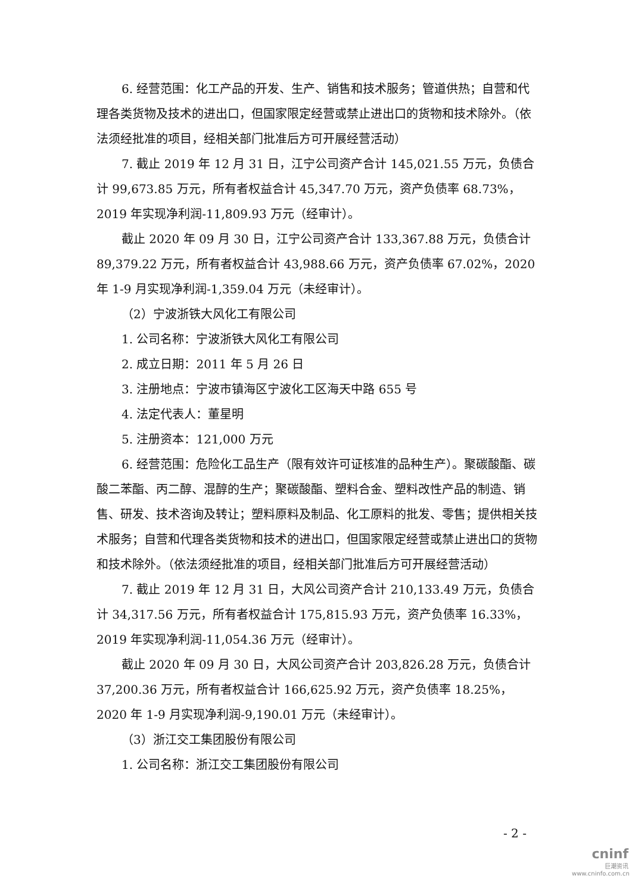6. 经营范围：化工产品的开发、生产、销售和技术服务；管道供热；自营和代理各类货物及技术的进出口，但国家限定经营或禁止进出口的货物和技术除外。（依法须经批准的项目，经相关部门批准后方可开展经营活动）
7. 截止 2019 年 12 月 31 日，江宁公司资产合计 145,021.55 万元，负债合计 99,673.85 万元，所有者权益合计 45,347.70 万元，资产负债率 68.73%，2019 年实现净利润-11,809.93 万元（经审计）。
截止 2020 年 09 月 30 日，江宁公司资产合计 133,367.88 万元，负债合计 89,379.22 万元，所有者权益合计 43,988.66 万元，资产负债率 67.02%，2020 年 1-9 月实现净利润-1,359.04 万元（未经审计）。
（2）宁波浙铁大风化工有限公司
1. 公司名称：宁波浙铁大风化工有限公司
2. 成立日期：2011 年 5 月 26 日
3. 注册地点：宁波市镇海区宁波化工区海天中路 655 号
4. 法定代表人：董星明
5. 注册资本：121,000 万元
6. 经营范围：危险化工品生产（限有效许可证核准的品种生产）。聚碳酸酯、碳酸二苯酯、丙二醇、混醇的生产；聚碳酸酯、塑料合金、塑料改性产品的制造、销售、研发、技术咨询及转让；塑料原料及制品、化工原料的批发、零售；提供相关技术服务；自营和代理各类货物和技术的进出口，但国家限定经营或禁止进出口的货物和技术除外。（依法须经批准的项目，经相关部门批准后方可开展经营活动）
7. 截止 2019 年 12 月 31 日，大风公司资产合计 210,133.49 万元，负债合计 34,317.56 万元，所有者权益合计 175,815.93 万元，资产负债率 16.33%，2019 年实现净利润-11,054.36 万元（经审计）。
截止 2020 年 09 月 30 日，大风公司资产合计 203,826.28 万元，负债合计 37,200.36 万元，所有者权益合计 166,625.92 万元，资产负债率 18.25%，2020 年 1-9 月实现净利润-9,190.01 万元（未经审计）。
（3）浙江交工集团股份有限公司
1. 公司名称：浙江交工集团股份有限公司
- 2 -
cninf
巨潮资讯
www.cninfo.com.cn